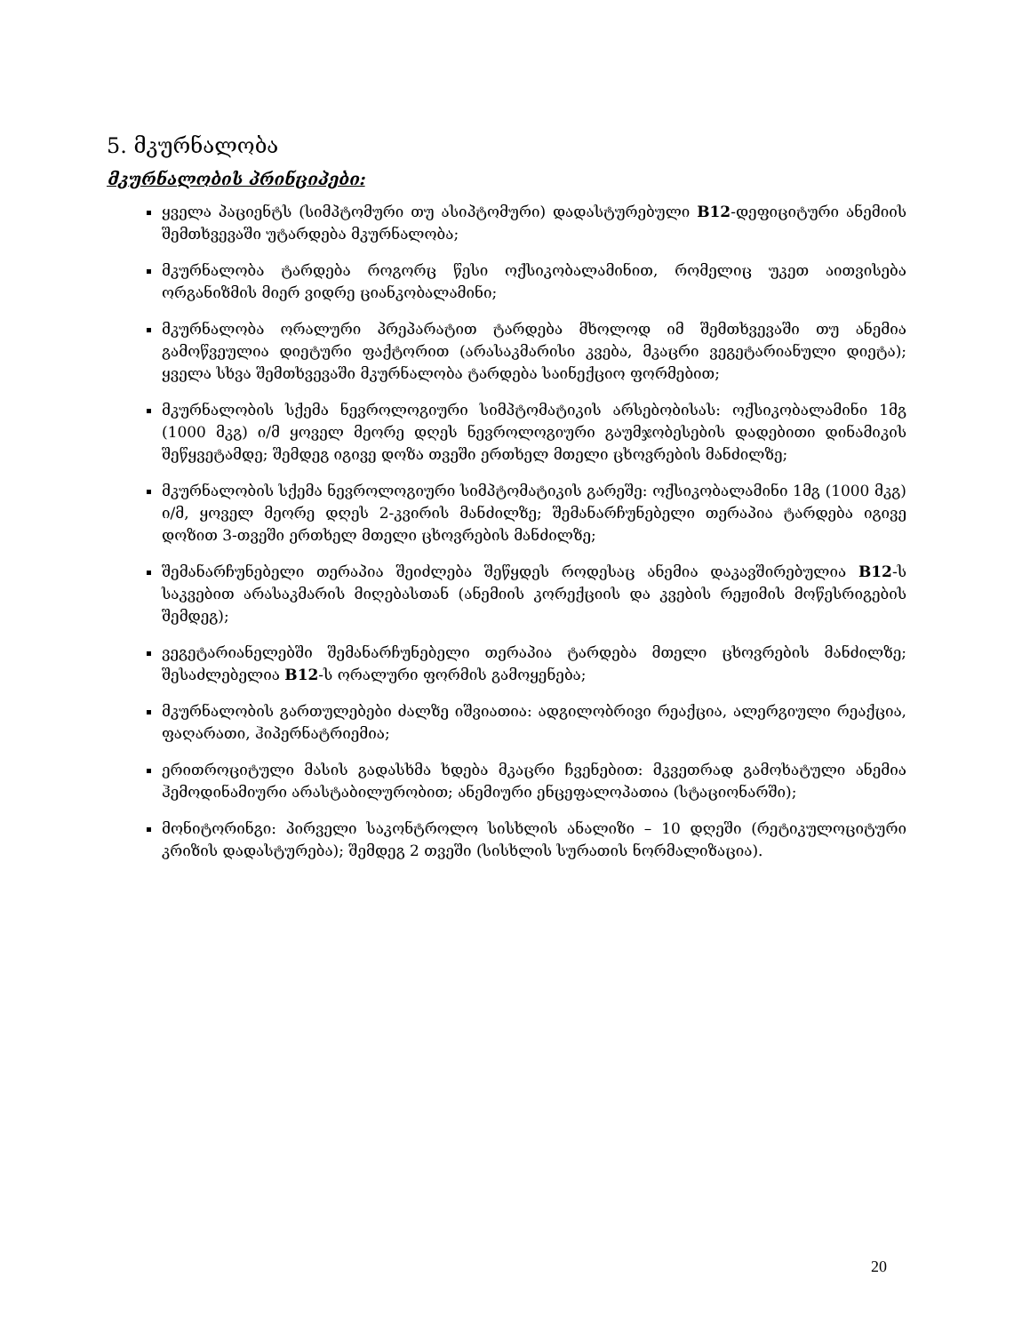5. მკურნალობა
მკურნალობის პრინციპები:
ყველა პაციენტს (სიმპტომური თუ ასიპტომური) დადასტურებული B12-დეფიციტური ანემიის შემთხვევაში უტარდება მკურნალობა;
მკურნალობა ტარდება როგორც წესი ოქსიკობალამინით, რომელიც უკეთ აითვისება ორგანიზმის მიერ ვიდრე ციანკობალამინი;
მკურნალობა ორალური პრეპარატით ტარდება მხოლოდ იმ შემთხვევაში თუ ანემია გამოწვეულია დიეტური ფაქტორით (არასაკმარისი კვება, მკაცრი ვეგეტარიანული დიეტა); ყველა სხვა შემთხვევაში მკურნალობა ტარდება საინექციო ფორმებით;
მკურნალობის სქემა ნევროლოგიური სიმპტომატიკის არსებობისას: ოქსიკობალამინი 1მგ (1000 მკგ) ი/მ ყოველ მეორე დღეს ნევროლოგიური გაუმჯობესების დადებითი დინამიკის შეწყვეტამდე; შემდეგ იგივე დოზა თვეში ერთხელ მთელი ცხოვრების მანძილზე;
მკურნალობის სქემა ნევროლოგიური სიმპტომატიკის გარეშე: ოქსიკობალამინი 1მგ (1000 მკგ) ი/მ, ყოველ მეორე დღეს 2-კვირის მანძილზე; შემანარჩუნებელი თერაპია ტარდება იგივე დოზით 3-თვეში ერთხელ მთელი ცხოვრების მანძილზე;
შემანარჩუნებელი თერაპია შეიძლება შეწყდეს როდესაც ანემია დაკავშირებულია B12-ს საკვებით არასაკმარის მიღებასთან (ანემიის კორექციის და კვების რეჟიმის მოწესრიგების შემდეგ);
ვეგეტარიანელებში შემანარჩუნებელი თერაპია ტარდება მთელი ცხოვრების მანძილზე; შესაძლებელია B12-ს ორალური ფორმის გამოყენება;
მკურნალობის გართულებები ძალზე იშვიათია: ადგილობრივი რეაქცია, ალერგიული რეაქცია, ფაღარათი, ჰიპერნატრიემია;
ერითროციტული მასის გადასხმა ხდება მკაცრი ჩვენებით: მკვეთრად გამოხატული ანემია ჰემოდინამიური არასტაბილურობით; ანემიური ენცეფალოპათია (სტაციონარში);
მონიტორინგი: პირველი საკონტროლო სისხლის ანალიზი – 10 დღეში (რეტიკულოციტური კრიზის დადასტურება); შემდეგ 2 თვეში (სისხლის სურათის ნორმალიზაცია).
20